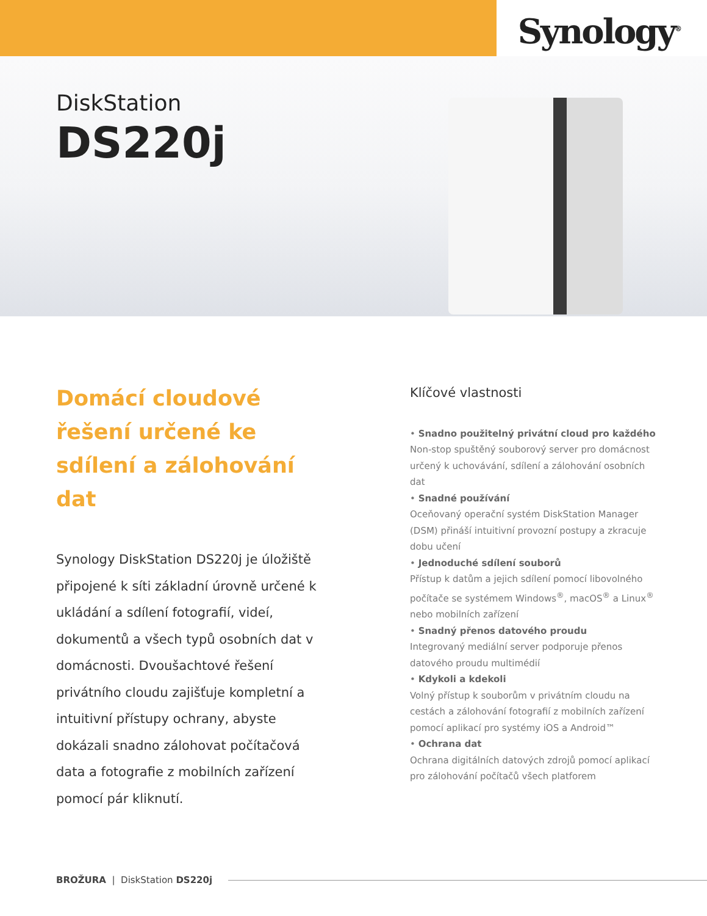Synology<sup>®</sup>
DiskStation
DS220j
Domácí cloudové řešení určené ke sdílení a zálohování dat
Synology DiskStation DS220j je úložiště připojené k síti základní úrovně určené k ukládání a sdílení fotografií, videí, dokumentů a všech typů osobních dat v domácnosti. Dvoušachtové řešení privátního cloudu zajišťuje kompletní a intuitivní přístupy ochrany, abyste dokázali snadno zálohovat počítačová data a fotografie z mobilních zařízení pomocí pár kliknutí.
Klíčové vlastnosti
• Snadno použitelný privátní cloud pro každého
Non-stop spuštěný souborový server pro domácnost určený k uchovávání, sdílení a zálohování osobních dat
• Snadné používání
Oceňovaný operační systém DiskStation Manager (DSM) přináší intuitivní provozní postupy a zkracuje dobu učení
• Jednoduché sdílení souborů
Přístup k datům a jejich sdílení pomocí libovolného počítače se systémem Windows<sup>®</sup>, macOS<sup>®</sup> a Linux<sup>®</sup> nebo mobilních zařízení
• Snadný přenos datového proudu
Integrovaný mediální server podporuje přenos datového proudu multimédií
• Kdykoli a kdekoli
Volný přístup k souborům v privátním cloudu na cestách a zálohování fotografií z mobilních zařízení pomocí aplikací pro systémy iOS a Android™
• Ochrana dat
Ochrana digitálních datových zdrojů pomocí aplikací pro zálohování počítačů všech platforem
BROŽURA | DiskStation DS220j